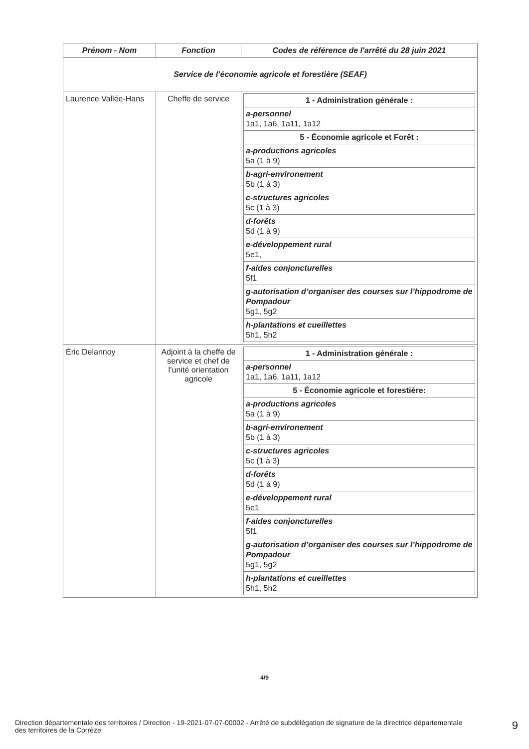| Prénom - Nom | Fonction | Codes de référence de l'arrêté du 28 juin 2021 |
| --- | --- | --- |
| Service de l’économie agricole et forestière (SEAF) | | |
| Laurence Vallée-Hans | Cheffe de service | / 1 - Administration générale : / / a-personnel 1a1, 1a6, 1a11, 1a12 / / 5 - Économie agricole et Forêt : / / a-productions agricoles 5a (1 à 9) / / b-agri-environement 5b (1 à 3) / / c-structures agricoles 5c (1 à 3) / / d-forêts 5d (1 à 9) / / e-développement rural 5e1, / / f-aides conjoncturelles 5f1 / / g-autorisation d’organiser des courses sur l’hippodrome de Pompadour 5g1, 5g2 / / h-plantations et cueillettes 5h1, 5h2 / |
| Éric Delannoy | Adjoint à la cheffe de service et chef de l’unité orientation agricole | / 1 - Administration générale : / / a-personnel 1a1, 1a6, 1a11, 1a12 / / 5 - Économie agricole et forestière: / / a-productions agricoles 5a (1 à 9) / / b-agri-environement 5b (1 à 3) / / c-structures agricoles 5c (1 à 3) / / d-forêts 5d (1 à 9) / / e-développement rural 5e1 / / f-aides conjoncturelles 5f1 / / g-autorisation d’organiser des courses sur l’hippodrome de Pompadour 5g1, 5g2 / / h-plantations et cueillettes 5h1, 5h2 / |
4/9
Direction départementale des territoires / Direction - 19-2021-07-07-00002 - Arrêté de subdélégation de signature de la directrice départementale des territoires de la Corrèze
9